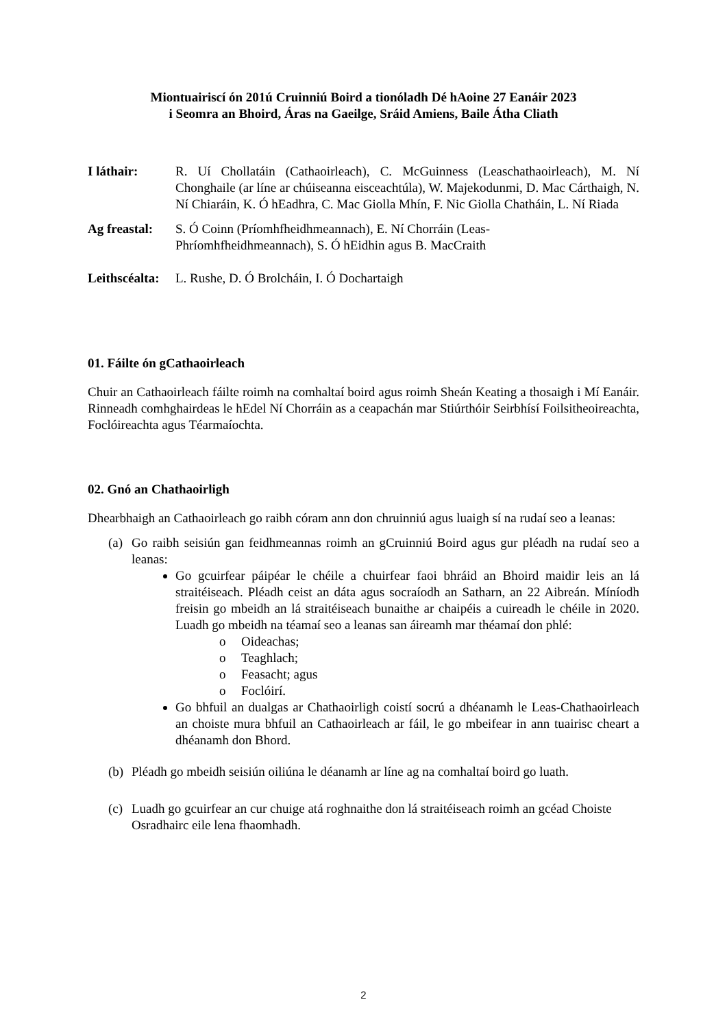Miontuairiscí ón 201ú Cruinniú Boird a tionóladh Dé hAoine 27 Eanáir 2023
i Seomra an Bhoird, Áras na Gaeilge, Sráid Amiens, Baile Átha Cliath
I láthair: R. Uí Chollatáin (Cathaoirleach), C. McGuinness (Leaschathaoirleach), M. Ní Chonghaile (ar líne ar chúiseanna eisceachtúla), W. Majekodunmi, D. Mac Cárthaigh, N. Ní Chiaráin, K. Ó hEadhra, C. Mac Giolla Mhín, F. Nic Giolla Chatháin, L. Ní Riada
Ag freastal:
S. Ó Coinn (Príomhfheidhmeannach), E. Ní Chorráin (Leas-
Phríomhfheidhmeannach), S. Ó hEidhin agus B. MacCraith
Leithscéalta:
L. Rushe, D. Ó Brolcháin, I. Ó Dochartaigh
01. Fáilte ón gCathaoirleach
Chuir an Cathaoirleach fáilte roimh na comhaltaí boird agus roimh Sheán Keating a thosaigh i Mí Eanáir. Rinneadh comhghairdeas le hEdel Ní Chorráin as a ceapachán mar Stiúrthóir Seirbhísí Foilsitheoireachta, Foclóireachta agus Téarmaíochta.
02. Gnó an Chathaoirligh
Dhearbhaigh an Cathaoirleach go raibh córam ann don chruinniú agus luaigh sí na rudaí seo a leanas:
(a)
Go raibh seisiún gan feidhmeannas roimh an gCruinniú Boird agus gur pléadh na rudaí seo a leanas:
Go gcuirfear páipéar le chéile a chuirfear faoi bhráid an Bhoird maidir leis an lá straitéiseach. Pléadh ceist an dáta agus socraíodh an Satharn, an 22 Aibreán. Míníodh freisin go mbeidh an lá straitéiseach bunaithe ar chaipéis a cuireadh le chéile in 2020. Luadh go mbeidh na téamaí seo a leanas san áireamh mar théamaí don phlé:
o Oideachas;
o Teaghlach;
o Feasacht; agus
o Foclóirí.
Go bhfuil an dualgas ar Chathaoirligh coistí socrú a dhéanamh le Leas-Chathaoirleach an choiste mura bhfuil an Cathaoirleach ar fáil, le go mbeifear in ann tuairisc cheart a dhéanamh don Bhord.
(b)
Pléadh go mbeidh seisiún oiliúna le déanamh ar líne ag na comhaltaí boird go luath.
(c)
Luadh go gcuirfear an cur chuige atá roghnaithe don lá straitéiseach roimh an gcéad Choiste Osradhairc eile lena fhaomhadh.
2